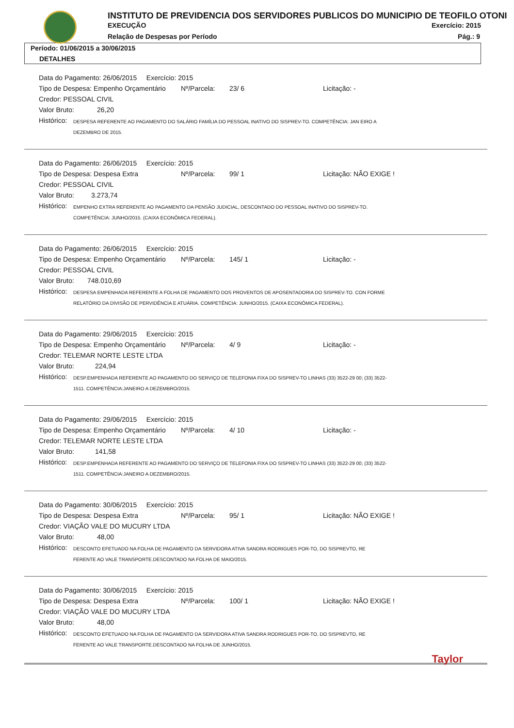INSTITUTO DE PREVIDENCIA DOS SERVIDORES PUBLICOS DO MUNICIPIO DE TEOFILO OTONI
EXECUÇÃO Exercício: 2015
Relação de Despesas por Período
Pág.: 9
Período: 01/06/2015 a 30/06/2015
DETALHES
Data do Pagamento: 26/06/2015 Exercício: 2015
Tipo de Despesa: Empenho Orçamentário Nº/Parcela: 23/ 6 Licitação: -
Credor: PESSOAL CIVIL
Valor Bruto: 26,20
Histórico: DESPESA REFERENTE AO PAGAMENTO DO SALÁRIO FAMÍLIA DO PESSOAL INATIVO DO SISPREV-TO. COMPETÊNCIA: JAN EIRO A DEZEMBRO DE 2015.
Data do Pagamento: 26/06/2015 Exercício: 2015
Tipo de Despesa: Despesa Extra Nº/Parcela: 99/ 1 Licitação: NÃO EXIGE !
Credor: PESSOAL CIVIL
Valor Bruto: 3.273,74
Histórico: EMPENHO EXTRA REFERENTE AO PAGAMENTO DA PENSÃO JUDICIAL, DESCONTADO DO PESSOAL INATIVO DO SISPREV-TO. COMPETÊNCIA: JUNHO/2015. (CAIXA ECONÔMICA FEDERAL).
Data do Pagamento: 26/06/2015 Exercício: 2015
Tipo de Despesa: Empenho Orçamentário Nº/Parcela: 145/ 1 Licitação: -
Credor: PESSOAL CIVIL
Valor Bruto: 748.010,69
Histórico: DESPESA EMPENHADA REFERENTE A FOLHA DE PAGAMENTO DOS PROVENTOS DE APOSENTADORIA DO SISPREV-TO. CON FORME RELATÓRIO DA DIVISÃO DE PERVIDÊNCIA E ATUÁRIA. COMPETÊNCIA: JUNHO/2015. (CAIXA ECONÔMICA FEDERAL).
Data do Pagamento: 29/06/2015 Exercício: 2015
Tipo de Despesa: Empenho Orçamentário Nº/Parcela: 4/ 9 Licitação: -
Credor: TELEMAR NORTE LESTE LTDA
Valor Bruto: 224,94
Histórico: DESP.EMPENHADA REFERENTE AO PAGAMENTO DO SERVIÇO DE TELEFONIA FIXA DO SISPREV-TO LINHAS (33) 3522-29 00; (33) 3522-1511. COMPETÊNCIA:JANEIRO A DEZEMBRO/2015.
Data do Pagamento: 29/06/2015 Exercício: 2015
Tipo de Despesa: Empenho Orçamentário Nº/Parcela: 4/ 10 Licitação: -
Credor: TELEMAR NORTE LESTE LTDA
Valor Bruto: 141,58
Histórico: DESP.EMPENHADA REFERENTE AO PAGAMENTO DO SERVIÇO DE TELEFONIA FIXA DO SISPREV-TO LINHAS (33) 3522-29 00; (33) 3522-1511. COMPETÊNCIA:JANEIRO A DEZEMBRO/2015.
Data do Pagamento: 30/06/2015 Exercício: 2015
Tipo de Despesa: Despesa Extra Nº/Parcela: 95/ 1 Licitação: NÃO EXIGE !
Credor: VIAÇÃO VALE DO MUCURY LTDA
Valor Bruto: 48,00
Histórico: DESCONTO EFETUADO NA FOLHA DE PAGAMENTO DA SERVIDORA ATIVA SANDRA RODRIGUES POR-TO, DO SISPREVTO, RE FERENTE AO VALE TRANSPORTE.DESCONTADO NA FOLHA DE MAIO/2015.
Data do Pagamento: 30/06/2015 Exercício: 2015
Tipo de Despesa: Despesa Extra Nº/Parcela: 100/ 1 Licitação: NÃO EXIGE !
Credor: VIAÇÃO VALE DO MUCURY LTDA
Valor Bruto: 48,00
Histórico: DESCONTO EFETUADO NA FOLHA DE PAGAMENTO DA SERVIDORA ATIVA SANDRA RODRIGUES POR-TO, DO SISPREVTO, RE FERENTE AO VALE TRANSPORTE.DESCONTADO NA FOLHA DE JUNHO/2015.
Taylor